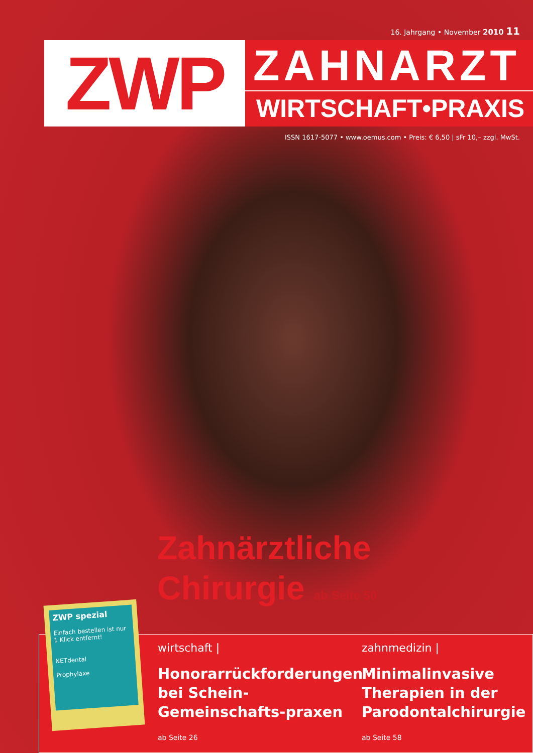16. Jahrgang • November 2010 11
ZWP
ZAHNARZT
WIRTSCHAFT•PRAXIS
ISSN 1617-5077 • www.oemus.com • Preis: € 6,50 | sFr 10,– zzgl. MwSt.
Zahnärztliche
Chirurgie ab Seite 50
wirtschaft |
Honorarrückforderungen bei Schein-Gemeinschafts-praxen
ab Seite 26
zahnmedizin |
Minimalinvasive Therapien in der Parodontalchirurgie
ab Seite 58
ZWP spezial
Einfach bestellen ist nur 1 Klick entfernt!
NETdental
Prophylaxe